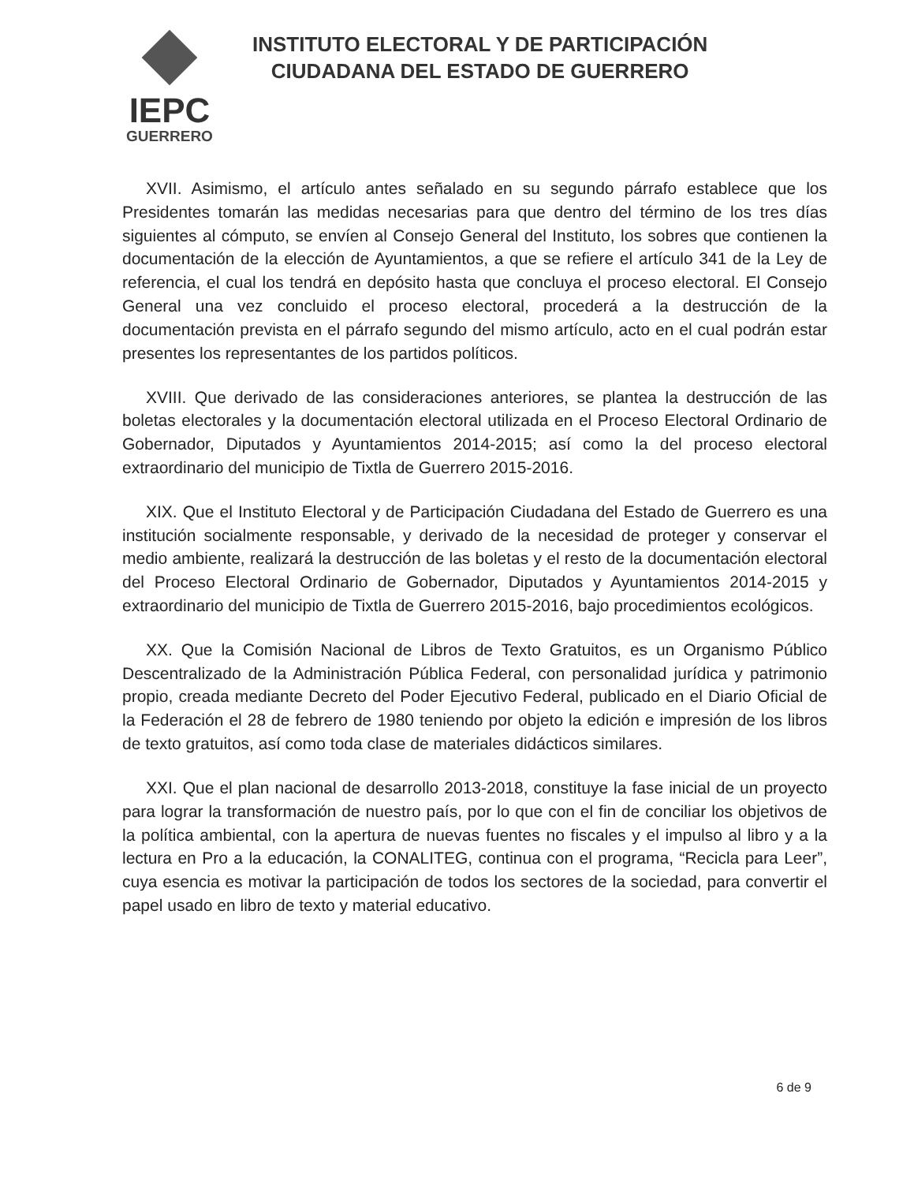IEPC
GUERRERO
INSTITUTO ELECTORAL Y DE PARTICIPACIÓN
CIUDADANA DEL ESTADO DE GUERRERO
XVII. Asimismo, el artículo antes señalado en su segundo párrafo establece que los Presidentes tomarán las medidas necesarias para que dentro del término de los tres días siguientes al cómputo, se envíen al Consejo General del Instituto, los sobres que contienen la documentación de la elección de Ayuntamientos, a que se refiere el artículo 341 de la Ley de referencia, el cual los tendrá en depósito hasta que concluya el proceso electoral. El Consejo General una vez concluido el proceso electoral, procederá a la destrucción de la documentación prevista en el párrafo segundo del mismo artículo, acto en el cual podrán estar presentes los representantes de los partidos políticos.
XVIII. Que derivado de las consideraciones anteriores, se plantea la destrucción de las boletas electorales y la documentación electoral utilizada en el Proceso Electoral Ordinario de Gobernador, Diputados y Ayuntamientos 2014-2015; así como la del proceso electoral extraordinario del municipio de Tixtla de Guerrero 2015-2016.
XIX. Que el Instituto Electoral y de Participación Ciudadana del Estado de Guerrero es una institución socialmente responsable, y derivado de la necesidad de proteger y conservar el medio ambiente, realizará la destrucción de las boletas y el resto de la documentación electoral del Proceso Electoral Ordinario de Gobernador, Diputados y Ayuntamientos 2014-2015 y extraordinario del municipio de Tixtla de Guerrero 2015-2016, bajo procedimientos ecológicos.
XX. Que la Comisión Nacional de Libros de Texto Gratuitos, es un Organismo Público Descentralizado de la Administración Pública Federal, con personalidad jurídica y patrimonio propio, creada mediante Decreto del Poder Ejecutivo Federal, publicado en el Diario Oficial de la Federación el 28 de febrero de 1980 teniendo por objeto la edición e impresión de los libros de texto gratuitos, así como toda clase de materiales didácticos similares.
XXI. Que el plan nacional de desarrollo 2013-2018, constituye la fase inicial de un proyecto para lograr la transformación de nuestro país, por lo que con el fin de conciliar los objetivos de la política ambiental, con la apertura de nuevas fuentes no fiscales y el impulso al libro y a la lectura en Pro a la educación, la CONALITEG, continua con el programa, “Recicla para Leer”, cuya esencia es motivar la participación de todos los sectores de la sociedad, para convertir el papel usado en libro de texto y material educativo.
6 de 9